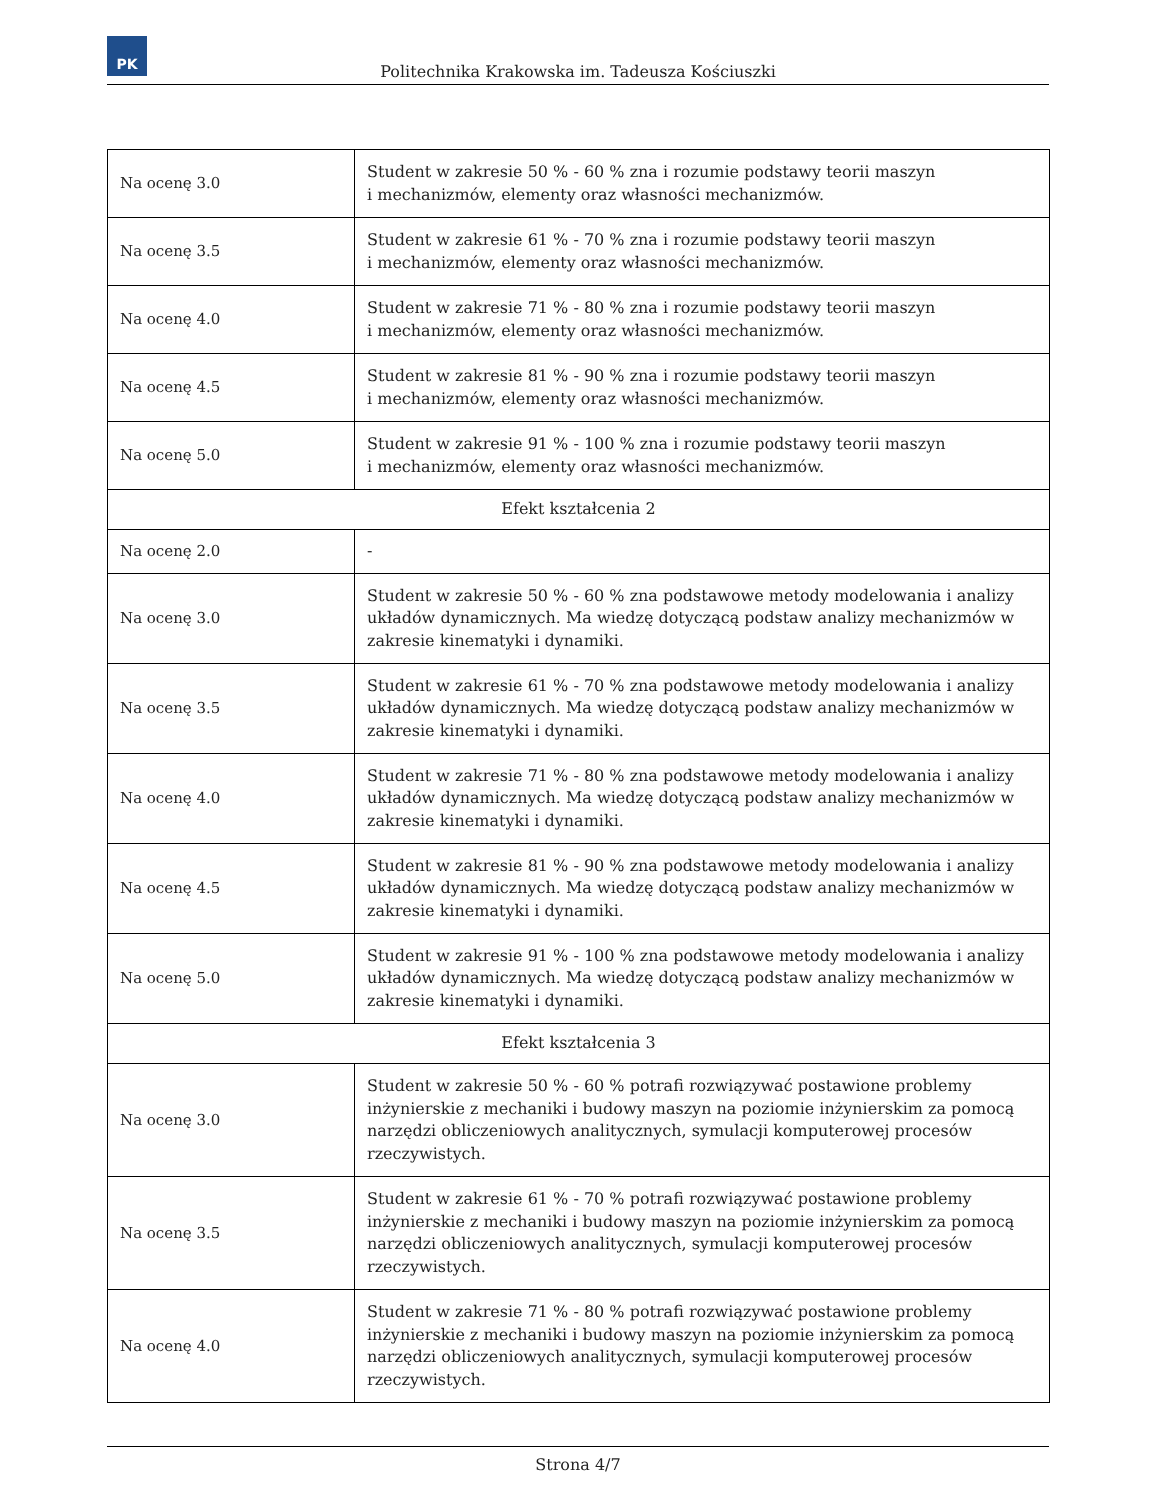PK
Politechnika Krakowska im. Tadeusza Kościuszki
| Na ocenę 3.0 | Student w zakresie 50 % - 60 % zna i rozumie podstawy teorii maszyn i mechanizmów, elementy oraz własności mechanizmów. |
| Na ocenę 3.5 | Student w zakresie 61 % - 70 % zna i rozumie podstawy teorii maszyn i mechanizmów, elementy oraz własności mechanizmów. |
| Na ocenę 4.0 | Student w zakresie 71 % - 80 % zna i rozumie podstawy teorii maszyn i mechanizmów, elementy oraz własności mechanizmów. |
| Na ocenę 4.5 | Student w zakresie 81 % - 90 % zna i rozumie podstawy teorii maszyn i mechanizmów, elementy oraz własności mechanizmów. |
| Na ocenę 5.0 | Student w zakresie 91 % - 100 % zna i rozumie podstawy teorii maszyn i mechanizmów, elementy oraz własności mechanizmów. |
| Efekt kształcenia 2 | |
| Na ocenę 2.0 | - |
| Na ocenę 3.0 | Student w zakresie 50 % - 60 % zna podstawowe metody modelowania i analizy układów dynamicznych. Ma wiedzę dotyczącą podstaw analizy mechanizmów w zakresie kinematyki i dynamiki. |
| Na ocenę 3.5 | Student w zakresie 61 % - 70 % zna podstawowe metody modelowania i analizy układów dynamicznych. Ma wiedzę dotyczącą podstaw analizy mechanizmów w zakresie kinematyki i dynamiki. |
| Na ocenę 4.0 | Student w zakresie 71 % - 80 % zna podstawowe metody modelowania i analizy układów dynamicznych. Ma wiedzę dotyczącą podstaw analizy mechanizmów w zakresie kinematyki i dynamiki. |
| Na ocenę 4.5 | Student w zakresie 81 % - 90 % zna podstawowe metody modelowania i analizy układów dynamicznych. Ma wiedzę dotyczącą podstaw analizy mechanizmów w zakresie kinematyki i dynamiki. |
| Na ocenę 5.0 | Student w zakresie 91 % - 100 % zna podstawowe metody modelowania i analizy układów dynamicznych. Ma wiedzę dotyczącą podstaw analizy mechanizmów w zakresie kinematyki i dynamiki. |
| Efekt kształcenia 3 | |
| Na ocenę 3.0 | Student w zakresie 50 % - 60 % potrafi rozwiązywać postawione problemy inżynierskie z mechaniki i budowy maszyn na poziomie inżynierskim za pomocą narzędzi obliczeniowych analitycznych, symulacji komputerowej procesów rzeczywistych. |
| Na ocenę 3.5 | Student w zakresie 61 % - 70 % potrafi rozwiązywać postawione problemy inżynierskie z mechaniki i budowy maszyn na poziomie inżynierskim za pomocą narzędzi obliczeniowych analitycznych, symulacji komputerowej procesów rzeczywistych. |
| Na ocenę 4.0 | Student w zakresie 71 % - 80 % potrafi rozwiązywać postawione problemy inżynierskie z mechaniki i budowy maszyn na poziomie inżynierskim za pomocą narzędzi obliczeniowych analitycznych, symulacji komputerowej procesów rzeczywistych. |
Strona 4/7